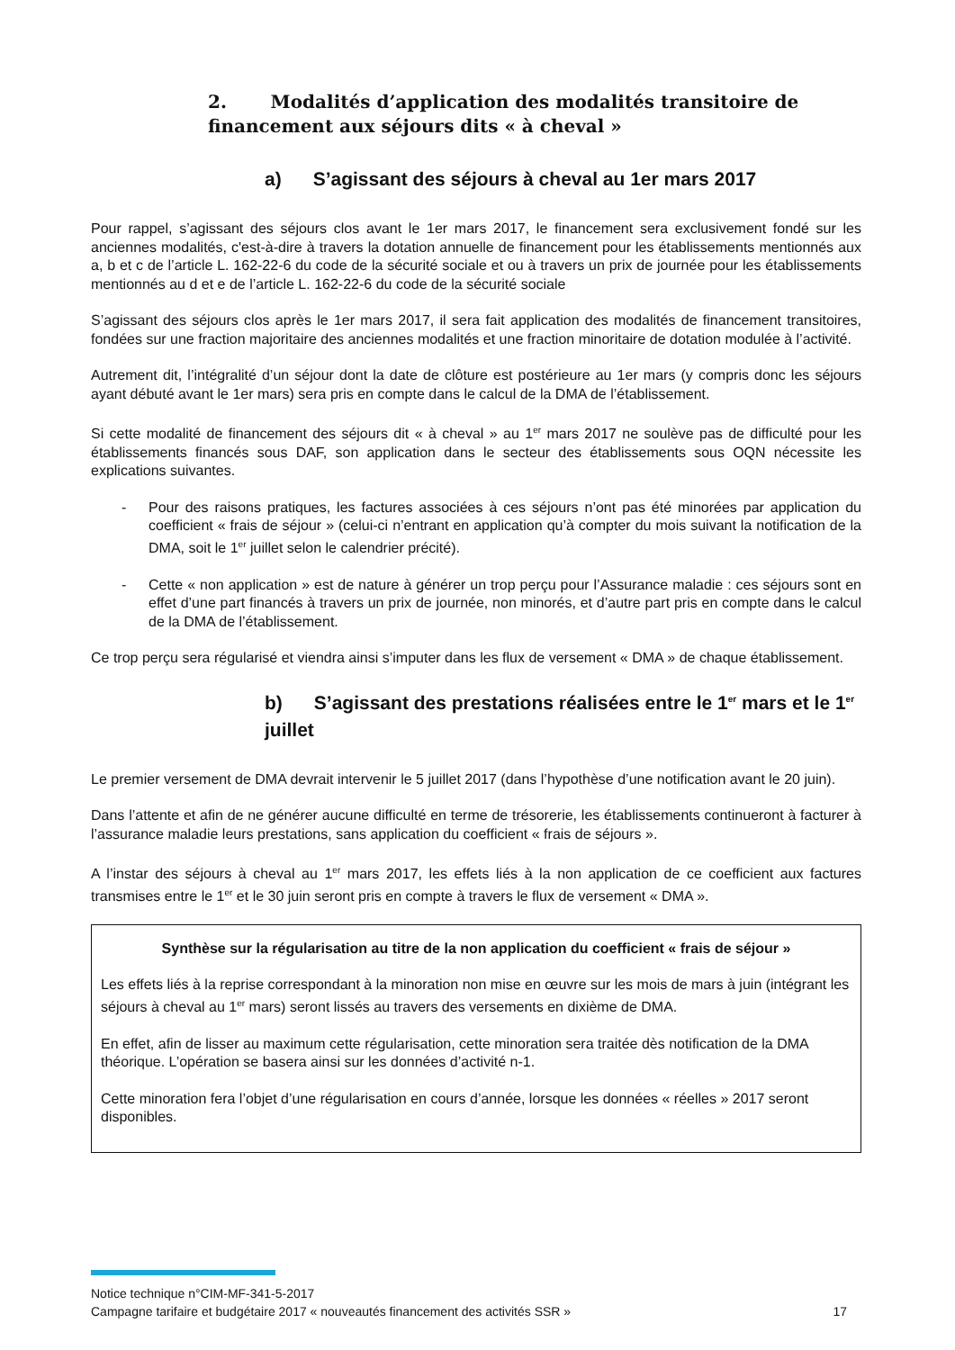2. Modalités d’application des modalités transitoire de financement aux séjours dits « à cheval »
a) S’agissant des séjours à cheval au 1er mars 2017
Pour rappel, s’agissant des séjours clos avant le 1er mars 2017, le financement sera exclusivement fondé sur les anciennes modalités, c'est-à-dire à travers la dotation annuelle de financement pour les établissements mentionnés aux a, b et c de l’article L. 162-22-6 du code de la sécurité sociale et ou à travers un prix de journée pour les établissements mentionnés au d et e de l’article L. 162-22-6 du code de la sécurité sociale
S’agissant des séjours clos après le 1er mars 2017, il sera fait application des modalités de financement transitoires, fondées sur une fraction majoritaire des anciennes modalités et une fraction minoritaire de dotation modulée à l’activité.
Autrement dit, l’intégralité d’un séjour dont la date de clôture est postérieure au 1er mars (y compris donc les séjours ayant débuté avant le 1er mars) sera pris en compte dans le calcul de la DMA de l’établissement.
Si cette modalité de financement des séjours dit « à cheval » au 1<sup>er</sup> mars 2017 ne soulève pas de difficulté pour les établissements financés sous DAF, son application dans le secteur des établissements sous OQN nécessite les explications suivantes.
- Pour des raisons pratiques, les factures associées à ces séjours n’ont pas été minorées par application du coefficient « frais de séjour » (celui-ci n’entrant en application qu’à compter du mois suivant la notification de la DMA, soit le 1<sup>er</sup> juillet selon le calendrier précité).
- Cette « non application » est de nature à générer un trop perçu pour l’Assurance maladie : ces séjours sont en effet d’une part financés à travers un prix de journée, non minorés, et d’autre part pris en compte dans le calcul de la DMA de l’établissement.
Ce trop perçu sera régularisé et viendra ainsi s’imputer dans les flux de versement « DMA » de chaque établissement.
b) S’agissant des prestations réalisées entre le 1<sup>er</sup> mars et le 1<sup>er</sup> juillet
Le premier versement de DMA devrait intervenir le 5 juillet 2017 (dans l’hypothèse d’une notification avant le 20 juin).
Dans l’attente et afin de ne générer aucune difficulté en terme de trésorerie, les établissements continueront à facturer à l’assurance maladie leurs prestations, sans application du coefficient « frais de séjours ».
A l’instar des séjours à cheval au 1<sup>er</sup> mars 2017, les effets liés à la non application de ce coefficient aux factures transmises entre le 1<sup>er</sup> et le 30 juin seront pris en compte à travers le flux de versement « DMA ».
Synthèse sur la régularisation au titre de la non application du coefficient « frais de séjour »
Les effets liés à la reprise correspondant à la minoration non mise en œuvre sur les mois de mars à juin (intégrant les séjours à cheval au 1<sup>er</sup> mars) seront lissés au travers des versements en dixième de DMA.
En effet, afin de lisser au maximum cette régularisation, cette minoration sera traitée dès notification de la DMA théorique. L’opération se basera ainsi sur les données d’activité n-1.
Cette minoration fera l’objet d’une régularisation en cours d’année, lorsque les données « réelles » 2017 seront disponibles.
Notice technique n°CIM-MF-341-5-2017
Campagne tarifaire et budgétaire 2017 « nouveautés financement des activités SSR » 17